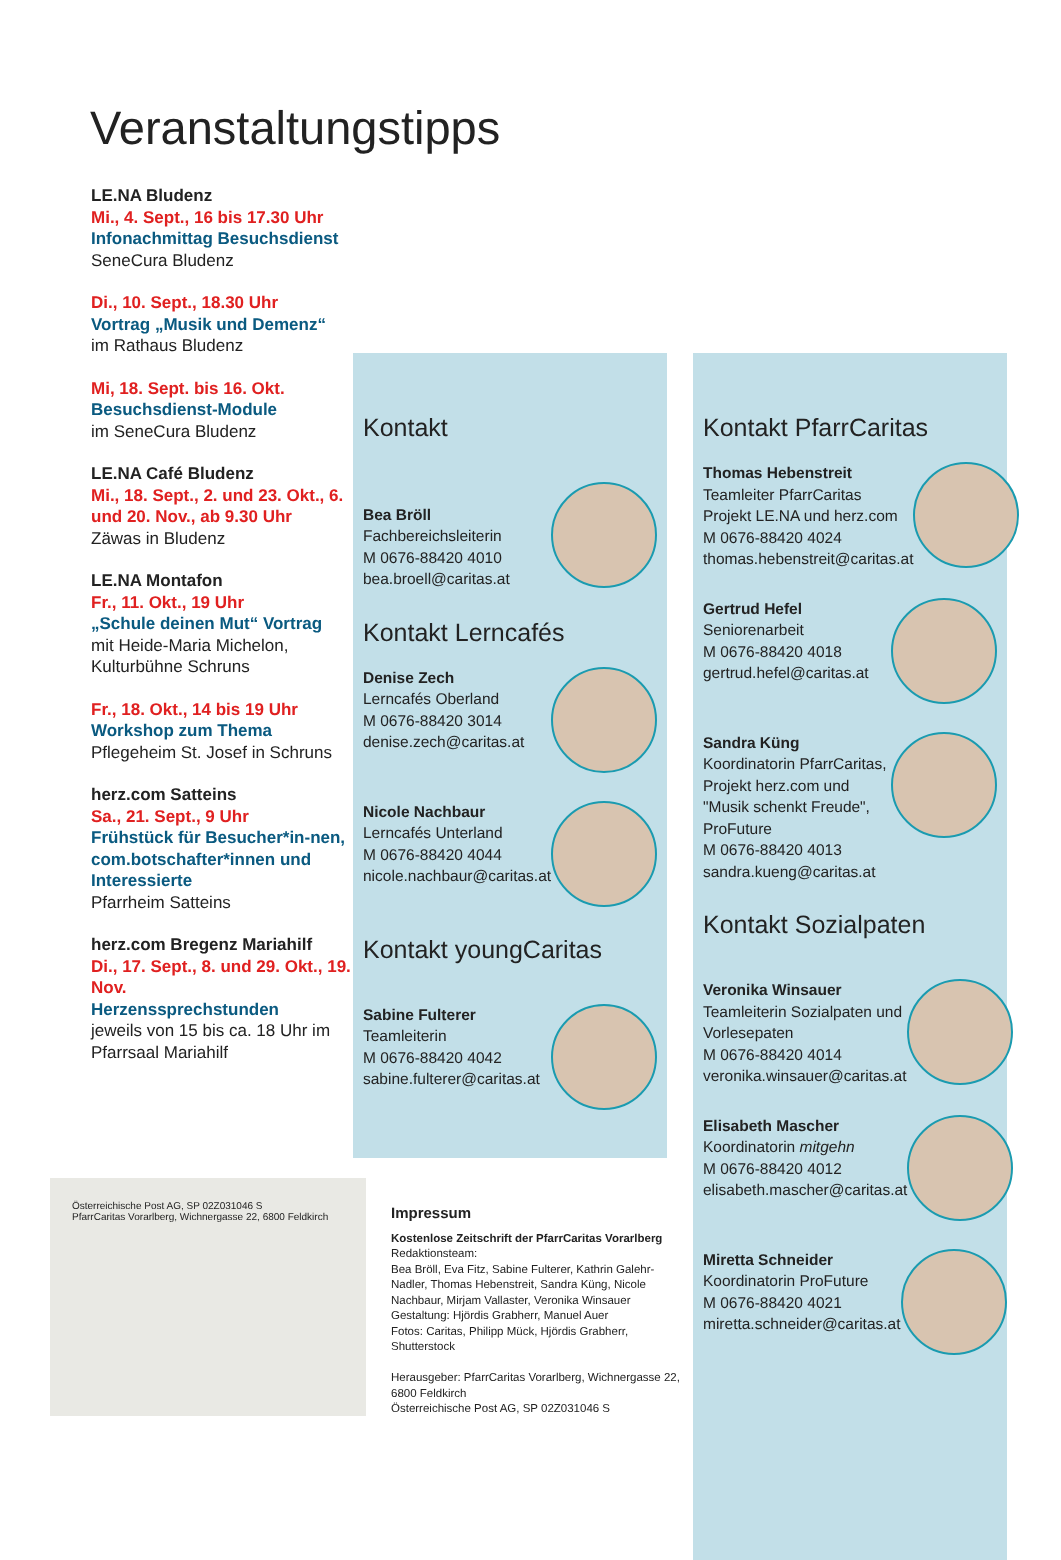Veranstaltungstipps
LE.NA Bludenz
Mi., 4. Sept., 16 bis 17.30 Uhr
Infonachmittag Besuchsdienst
SeneCura Bludenz
Di., 10. Sept., 18.30 Uhr
Vortrag „Musik und Demenz“
im Rathaus Bludenz
Mi, 18. Sept. bis 16. Okt.
Besuchsdienst-Module
im SeneCura Bludenz
LE.NA Café Bludenz
Mi., 18. Sept., 2. und 23. Okt., 6. und 20. Nov., ab 9.30 Uhr
Zäwas in Bludenz
LE.NA Montafon
Fr., 11. Okt., 19 Uhr
„Schule deinen Mut“ Vortrag
mit Heide-Maria Michelon, Kulturbühne Schruns
Fr., 18. Okt., 14 bis 19 Uhr
Workshop zum Thema
Pflegeheim St. Josef in Schruns
herz.com Satteins
Sa., 21. Sept., 9 Uhr
Frühstück für Besucher*in-nen, com.botschafter*innen und Interessierte
Pfarrheim Satteins
herz.com Bregenz Mariahilf
Di., 17. Sept., 8. und 29. Okt., 19. Nov.
Herzenssprechstunden
jeweils von 15 bis ca. 18 Uhr im Pfarrsaal Mariahilf
Kontakt
Bea Bröll
Fachbereichsleiterin
M 0676-88420 4010
bea.broell@caritas.at
Kontakt Lerncafés
Denise Zech
Lerncafés Oberland
M 0676-88420 3014
denise.zech@caritas.at
Nicole Nachbaur
Lerncafés Unterland
M 0676-88420 4044
nicole.nachbaur@caritas.at
Kontakt youngCaritas
Sabine Fulterer
Teamleiterin
M 0676-88420 4042
sabine.fulterer@caritas.at
Kontakt PfarrCaritas
Thomas Hebenstreit
Teamleiter PfarrCaritas
Projekt LE.NA und herz.com
M 0676-88420 4024
thomas.hebenstreit@caritas.at
Gertrud Hefel
Seniorenarbeit
M 0676-88420 4018
gertrud.hefel@caritas.at
Sandra Küng
Koordinatorin PfarrCaritas, Projekt herz.com und "Musik schenkt Freude", ProFuture
M 0676-88420 4013
sandra.kueng@caritas.at
Kontakt Sozialpaten
Veronika Winsauer
Teamleiterin Sozialpaten und Vorlesepaten
M 0676-88420 4014
veronika.winsauer@caritas.at
Elisabeth Mascher
Koordinatorin mitgehn
M 0676-88420 4012
elisabeth.mascher@caritas.at
Miretta Schneider
Koordinatorin ProFuture
M 0676-88420 4021
miretta.schneider@caritas.at
Österreichische Post AG, SP 02Z031046 S
PfarrCaritas Vorarlberg, Wichnergasse 22, 6800 Feldkirch
Impressum
Kostenlose Zeitschrift der PfarrCaritas Vorarlberg
Redaktionsteam:
Bea Bröll, Eva Fitz, Sabine Fulterer, Kathrin Galehr-Nadler, Thomas Hebenstreit, Sandra Küng, Nicole Nachbaur, Mirjam Vallaster, Veronika Winsauer
Gestaltung: Hjördis Grabherr, Manuel Auer
Fotos: Caritas, Philipp Mück, Hjördis Grabherr, Shutterstock
Herausgeber: PfarrCaritas Vorarlberg, Wichnergasse 22, 6800 Feldkirch
Österreichische Post AG, SP 02Z031046 S